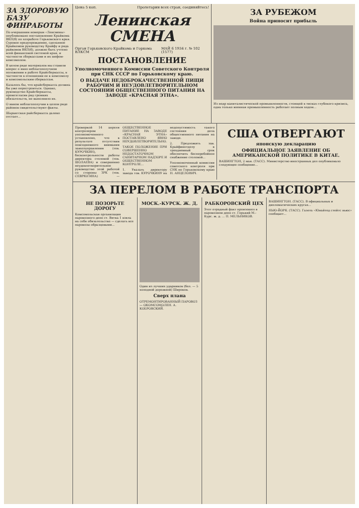ЗА ЗДОРОВУЮ БАЗУ ФИНРАБОТЫ
По вчерашним номерам «Ленсмены» опубликовано постановление Крайкома ВКП(б) по хозработе Горьковского края. Суровое предупреждение, сделанное Крайкомом руководству Крайфу и ряда райкомов ВКП(б), должно быть учтено всей финансовой системой края, и частности сберкассами и их шефом-комсомолом.
В целом ряде материалов мы ставили вопрос о явно неблагополучном положении в работе Крайсберкассы, в частности в отношении ее к комсомолу и комсомольским сберкассам.
Казалось бы, что крайсберкасса должна бы уже перестроиться. Однако, руководство Крайсберкассы, провозгласив ряд громких обязательств, не выполнило их.
О явном неблагополучии в целом ряде районов свидетельствуют факты.
Шарангская райсберкасса далеко отстает...
Цена 5 коп. Пролетарии всех стран, соединяйтесь!
Ленинская СМЕНА
Орган Горьковского Крайкома и Горкома ВЛКСМ МАЙ 6 1934 г. № 102 (1577)
ПОСТАНОВЛЕНИЕ
Уполномоченного Комиссии Советского Контроля при СНК СССР по Горьковскому краю.
О ВЫДАЧЕ НЕДОБРОКАЧЕСТВЕННОЙ ПИЩИ РАБОЧИМ И НЕУДОВЛЕТВОРИТЕЛЬНОМ СОСТОЯНИИ ОБЩЕСТВЕННОГО ПИТАНИЯ НА ЗАВОДЕ «КРАСНАЯ ЭТНА».
ЗА РУБЕЖОМ
Война приносит прибыль
Из недр капиталистической промышленности, стоящей в тисках глубокого кризиса, одна только военная промышленность работает полным ходом...
Проверкой 14 апреля контролером уполномоченного установлено, что в результате отсутствия повседневного внимания завхозуправления (тов. КУРОЧКИН), бесконтрольности работы директора столовой (тов. ШОЛАЕВА) и совершенно неудовлетворительное руководство этой работой со стороны ЗРК (тов. СЕВРЮГИНА) — ОБЩЕСТВЕННОЕ ПИТАНИЕ НА ЗАВОДЕ «КРАСНАЯ ЭТНА» ПОСТАВЛЕНО ЯВНО НЕУДОВЛЕТВОРИТЕЛЬНО.
ТАКОЕ ПОЛОЖЕНИЕ ПРИ СОВЕРШЕННО НЕДОСТАТОЧНОМ САНИТАРНОМ НАДЗОРЕ И ОБЩЕСТВЕННОМ КОНТРОЛЕ...
1. Указать директору завода тов. КУРОЧКИНУ на недопустимость такого состояния дела общественного питания на заводе.
2. Предложить зав. Крайфинотделу в трехдневный срок обеспечить бесперебойное снабжение столовой...
Уполномоченный комиссии советского контроля при СНК по Горьковскому краю Н. АНЦЕЛОВИЧ.
США ОТВЕРГАЮТ
японскую декларацию
ОФИЦИАЛЬНОЕ ЗАЯВЛЕНИЕ ОБ АМЕРИКАНСКОЙ ПОЛИТИКЕ В КИТАЕ.
ВАШИНГТОН, 2 мая. (ТАСС). Министерство иностранных дел опубликовало следующее сообщение...
ЗА ПЕРЕЛОМ В РАБОТЕ ТРАНСПОРТА
НЕ ПОЗОРЬТЕ ДОРОГУ
Комсомольская организация паровозного депо ст. Вятка 1 взяла на себя обязательство — сделать все паровозы образцовыми...
МОСК.-КУРСК. Ж. Д.
Один из лучших ударников (бел. — 5 холодной дорожной) Широков.
Сверх плана
ОТРЕМОНТИРОВАННЫЙ ПАРОВОЗ — ОКОМСОМОЛЕН. А. КОБРОВСКИЙ.
РАБКОРОВСКИЙ ЦЕХ
Этот отрадный факт произошел в паровозном депо ст. Горький М.-Курс. ж. д. ... П. МЕЛЬНИКОВ.
ВАШИНГТОН. (ТАСС). В официальных и дипломатических кругах...
НЬЮ-ЙОРК. (ТАСС). Газета «Юнайтед стейтс ньюс» сообщает...